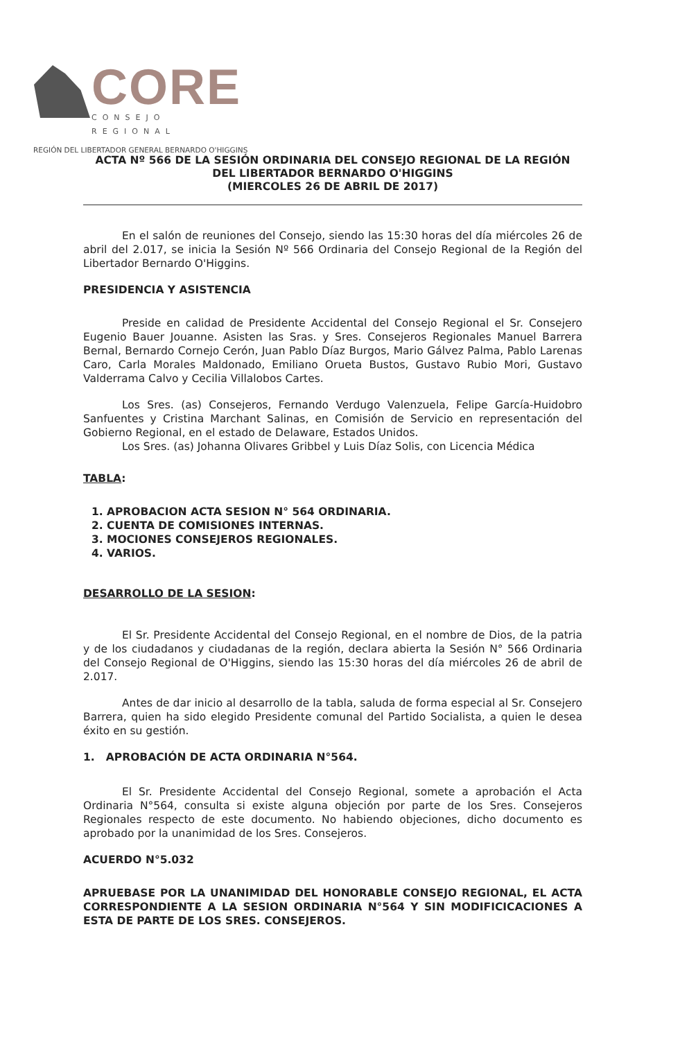CORE
CONSEJO REGIONAL
REGIÓN DEL LIBERTADOR GENERAL BERNARDO O'HIGGINS
ACTA Nº 566 DE LA SESIÓN ORDINARIA DEL CONSEJO REGIONAL DE LA REGIÓN DEL LIBERTADOR BERNARDO O'HIGGINS
(MIERCOLES 26 DE ABRIL DE 2017)
En el salón de reuniones del Consejo, siendo las 15:30 horas del día miércoles 26 de abril del 2.017, se inicia la Sesión Nº 566 Ordinaria del Consejo Regional de la Región del Libertador Bernardo O'Higgins.
PRESIDENCIA Y ASISTENCIA
Preside en calidad de Presidente Accidental del Consejo Regional el Sr. Consejero Eugenio Bauer Jouanne. Asisten las Sras. y Sres. Consejeros Regionales Manuel Barrera Bernal, Bernardo Cornejo Cerón, Juan Pablo Díaz Burgos, Mario Gálvez Palma, Pablo Larenas Caro, Carla Morales Maldonado, Emiliano Orueta Bustos, Gustavo Rubio Mori, Gustavo Valderrama Calvo y Cecilia Villalobos Cartes.
Los Sres. (as) Consejeros, Fernando Verdugo Valenzuela, Felipe García-Huidobro Sanfuentes y Cristina Marchant Salinas, en Comisión de Servicio en representación del Gobierno Regional, en el estado de Delaware, Estados Unidos.
Los Sres. (as) Johanna Olivares Gribbel y Luis Díaz Solis, con Licencia Médica
TABLA:
1. APROBACION ACTA SESION N° 564 ORDINARIA.
2. CUENTA DE COMISIONES INTERNAS.
3. MOCIONES CONSEJEROS REGIONALES.
4. VARIOS.
DESARROLLO DE LA SESION:
El Sr. Presidente Accidental del Consejo Regional, en el nombre de Dios, de la patria y de los ciudadanos y ciudadanas de la región, declara abierta la Sesión N° 566 Ordinaria del Consejo Regional de O'Higgins, siendo las 15:30 horas del día miércoles 26 de abril de 2.017.
Antes de dar inicio al desarrollo de la tabla, saluda de forma especial al Sr. Consejero Barrera, quien ha sido elegido Presidente comunal del Partido Socialista, a quien le desea éxito en su gestión.
1. APROBACIÓN DE ACTA ORDINARIA N°564.
El Sr. Presidente Accidental del Consejo Regional, somete a aprobación el Acta Ordinaria N°564, consulta si existe alguna objeción por parte de los Sres. Consejeros Regionales respecto de este documento. No habiendo objeciones, dicho documento es aprobado por la unanimidad de los Sres. Consejeros.
ACUERDO N°5.032
APRUEBASE POR LA UNANIMIDAD DEL HONORABLE CONSEJO REGIONAL, EL ACTA CORRESPONDIENTE A LA SESION ORDINARIA N°564 Y SIN MODIFICICACIONES A ESTA DE PARTE DE LOS SRES. CONSEJEROS.